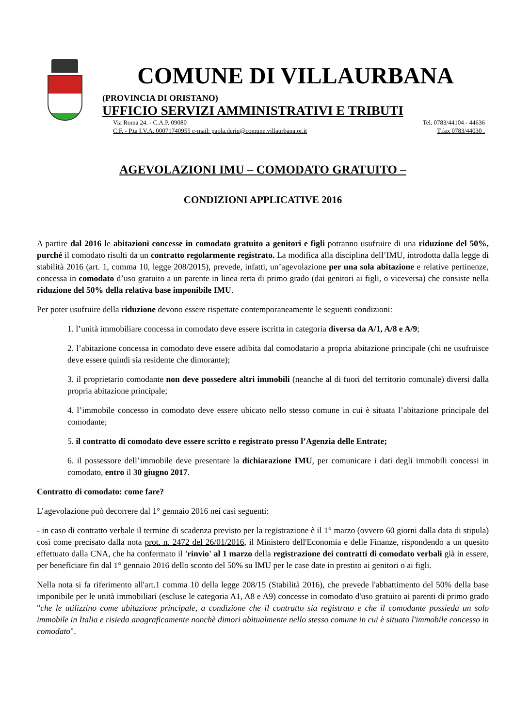COMUNE DI VILLAURBANA
(PROVINCIA DI ORISTANO)
UFFICIO SERVIZI AMMINISTRATIVI E TRIBUTI
Via Roma 24. - C.A.P. 09080 Tel. 0783/44104 - 44636
C.F. - P.ta I.V.A. 00071740955 e-mail: paola.deriu@comune.villaurbana.or.it T.fax 0783/44030 .
AGEVOLAZIONI IMU – COMODATO GRATUITO –
CONDIZIONI APPLICATIVE 2016
A partire dal 2016 le abitazioni concesse in comodato gratuito a genitori e figli potranno usufruire di una riduzione del 50%, purché il comodato risulti da un contratto regolarmente registrato. La modifica alla disciplina dell’IMU, introdotta dalla legge di stabilità 2016 (art. 1, comma 10, legge 208/2015), prevede, infatti, un’agevolazione per una sola abitazione e relative pertinenze, concessa in comodato d’uso gratuito a un parente in linea retta di primo grado (dai genitori ai figli, o viceversa) che consiste nella riduzione del 50% della relativa base imponibile IMU.
Per poter usufruire della riduzione devono essere rispettate contemporaneamente le seguenti condizioni:
1. l’unità immobiliare concessa in comodato deve essere iscritta in categoria diversa da A/1, A/8 e A/9;
2. l’abitazione concessa in comodato deve essere adibita dal comodatario a propria abitazione principale (chi ne usufruisce deve essere quindi sia residente che dimorante);
3. il proprietario comodante non deve possedere altri immobili (neanche al di fuori del territorio comunale) diversi dalla propria abitazione principale;
4. l’immobile concesso in comodato deve essere ubicato nello stesso comune in cui è situata l’abitazione principale del comodante;
5. il contratto di comodato deve essere scritto e registrato presso l’Agenzia delle Entrate;
6. il possessore dell’immobile deve presentare la dichiarazione IMU, per comunicare i dati degli immobili concessi in comodato, entro il 30 giugno 2017.
Contratto di comodato: come fare?
L’agevolazione può decorrere dal 1° gennaio 2016 nei casi seguenti:
- in caso di contratto verbale il termine di scadenza previsto per la registrazione è il 1° marzo (ovvero 60 giorni dalla data di stipula) così come precisato dalla nota prot. n. 2472 del 26/01/2016, il Ministero dell'Economia e delle Finanze, rispondendo a un quesito effettuato dalla CNA, che ha confermato il 'rinvio' al 1 marzo della registrazione dei contratti di comodato verbali già in essere, per beneficiare fin dal 1° gennaio 2016 dello sconto del 50% su IMU per le case date in prestito ai genitori o ai figli.
Nella nota si fa riferimento all'art.1 comma 10 della legge 208/15 (Stabilità 2016), che prevede l'abbattimento del 50% della base imponibile per le unità immobiliari (escluse le categoria A1, A8 e A9) concesse in comodato d'uso gratuito ai parenti di primo grado "che le utilizzino come abitazione principale, a condizione che il contratto sia registrato e che il comodante possieda un solo immobile in Italia e risieda anagraficamente nonchè dimori abitualmente nello stesso comune in cui è situato l'immobile concesso in comodato".